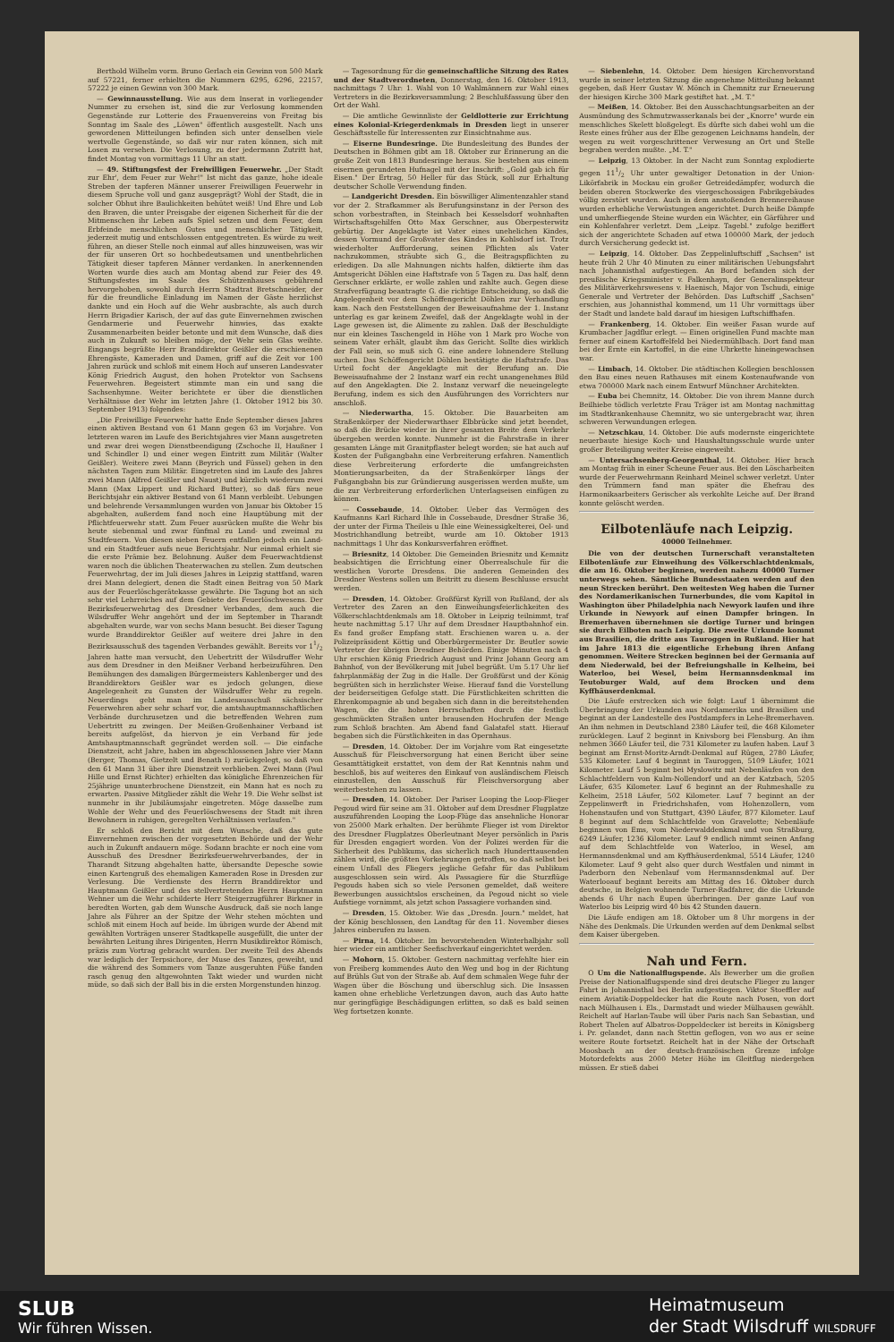Berthold Wilhelm vorm. Bruno Gerlach ein Gewinn von 500 Mark auf 57221, ferner erhielten die Nummern 6295, 6296, 22157, 57222 je einen Gewinn von 300 Mark.
— Gewinnausstellung. Wie aus dem Inserat in vorliegender Nummer zu ersehen ist, sind die zur Verlosung kommenden Gegenstände zur Lotterie des Frauenvereins von Freitag bis Sonntag im Saale des „Löwen" öffentlich ausgestellt. Nach uns gewordenen Mitteilungen befinden sich unter denselben viele wertvolle Gegenstände, so daß wir nur raten können, sich mit Losen zu versehen. Die Verlosung, zu der jedermann Zutritt hat, findet Montag von vormittags 11 Uhr an statt.
— 49. Stiftungsfest der Freiwilligen Feuerwehr. „Der Stadt zur Ehr', dem Feuer zur Wehr!" Ist nicht das ganze, hohe ideale Streben der tapferen Männer unserer Freiwilligen Feuerwehr in diesem Spruche voll und ganz ausgeprägt? Wohl der Stadt, die in solcher Obhut ihre Baulichkeiten behütet weiß! Und Ehre und Lob den Braven, die unter Preisgabe der eigenen Sicherheit für die der Mitmenschen ihr Leben aufs Spiel setzen und dem Feuer, dem Erbfeinde menschlichen Gutes und menschlicher Tätigkeit, jederzeit mutig und entschlossen entgegentreten. Es würde zu weit führen, an dieser Stelle noch einmal auf alles hinzuweisen, was wir der für unseren Ort so hochbedeutsamen und unentbehrlichen Tätigkeit dieser tapferen Männer verdanken. In anerkennenden Worten wurde dies auch am Montag abend zur Feier des 49. Stiftungsfestes im Saale des Schützenhauses gebührend hervorgehoben, sowohl durch Herrn Stadtrat Bretschneider, der für die freundliche Einladung im Namen der Gäste herzlichst dankte und ein Hoch auf die Wehr ausbrachte, als auch durch Herrn Brigadier Karisch, der auf das gute Einvernehmen zwischen Gendarmerie und Feuerwehr hinwies, das exakte Zusammenarbeiten beider betonte und mit dem Wunsche, daß dies auch in Zukunft so bleiben möge, der Wehr sein Glas weihte. Eingangs begrüßte Herr Branddirektor Geißler die erschienenen Ehrengäste, Kameraden und Damen, griff auf die Zeit vor 100 Jahren zurück und schloß mit einem Hoch auf unseren Landesvater König Friedrich August, den hohen Protektor von Sachsens Feuerwehren. Begeistert stimmte man ein und sang die Sachsenhymne. Weiter berichtete er über die dienstlichen Verhältnisse der Wehr im letzten Jahre (1. Oktober 1912 bis 30. September 1913) folgendes:
„Die Freiwillige Feuerwehr hatte Ende September dieses Jahres einen aktiven Bestand von 61 Mann gegen 63 im Vorjahre. Von letzteren waren im Laufe des Berichtsjahres vier Mann ausgetreten und zwar drei wegen Dienstbeendigung (Zschoche II, Haußner I und Schindler I) und einer wegen Eintritt zum Militär (Walter Geißler). Weitere zwei Mann (Beyrich und Füssel) gehen in den nächsten Tagen zum Militär. Eingetreten sind im Laufe des Jahres zwei Mann (Alfred Geißler und Naust) und kürzlich wiederum zwei Mann (Max Lippert und Richard Butter), so daß fürs neue Berichtsjahr ein aktiver Bestand von 61 Mann verbleibt. Uebungen und belehrende Versammlungen wurden von Januar bis Oktober 15 abgehalten, außerdem fand noch eine Hauptübung mit der Pflichtfeuerwehr statt. Zum Feuer ausrücken mußte die Wehr bis heute siebenmal und zwar fünfmal zu Land- und zweimal zu Stadtfeuern. Von diesen sieben Feuern entfallen jedoch ein Land- und ein Stadtfeuer aufs neue Berichtsjahr. Nur einmal erhielt sie die erste Prämie bez. Belohnung. Außer dem Feuerwachtdienst waren noch die üblichen Theaterwachen zu stellen. Zum deutschen Feuerwehrtag, der im Juli dieses Jahres in Leipzig stattfand, waren drei Mann delegiert, denen die Stadt einen Beitrag von 50 Mark aus der Feuerlöschgerätekasse gewährte. Die Tagung bot an sich sehr viel Lehrreiches auf dem Gebiete des Feuerlöschwesens. Der Bezirksfeuerwehrtag des Dresdner Verbandes, dem auch die Wilsdruffer Wehr angehört und der im September in Tharandt abgehalten wurde, war von sechs Mann besucht. Bei dieser Tagung wurde Branddirektor Geißler auf weitere drei Jahre in den Bezirksausschuß des tagenden Verbandes gewählt. Bereits vor 11/2 Jahren hatte man versucht, den Uebertritt der Wilsdruffer Wehr aus dem Dresdner in den Meißner Verband herbeizuführen. Den Bemühungen des damaligen Bürgermeisters Kahlenberger und des Branddirektors Geißler war es jedoch gelungen, diese Angelegenheit zu Gunsten der Wilsdruffer Wehr zu regeln. Neuerdings geht man im Landesausschuß sächsischer Feuerwehren aber sehr scharf vor, die amtshauptmannschaftlichen Verbände durchzusetzen und die betreffenden Wehren zum Uebertritt zu zwingen. Der Meißen-Großenhainer Verband ist bereits aufgelöst, da hiervon je ein Verband für jede Amtshauptmannschaft gegründet werden soll. — Die einfache Dienstzeit, acht Jahre, haben im abgeschlossenen Jahre vier Mann (Berger, Thomas, Gietzelt und Benath I) zurückgelegt, so daß von den 61 Mann 31 über ihre Dienstzeit verblieben. Zwei Mann (Paul Hille und Ernst Richter) erhielten das königliche Ehrenzeichen für 25jährige ununterbrochene Dienstzeit, ein Mann hat es noch zu erwarten. Passive Mitglieder zählt die Wehr 19. Die Wehr selbst ist nunmehr in ihr Jubiläumsjahr eingetreten. Möge dasselbe zum Wohle der Wehr und des Feuerlöschwesens der Stadt mit ihren Bewohnern in ruhigen, geregelten Verhältnissen verlaufen."
Er schloß den Bericht mit dem Wunsche, daß das gute Einvernehmen zwischen der vorgesetzten Behörde und der Wehr auch in Zukunft andauern möge. Sodann brachte er noch eine vom Ausschuß des Dresdner Bezirksfeuerwehrverbandes, der in Tharandt Sitzung abgehalten hatte, übersandte Depesche sowie einen Kartengruß des ehemaligen Kameraden Rose in Dresden zur Verlesung. Die Verdienste des Herrn Branddirektor und Hauptmann Geißler und des stellvertretenden Herrn Hauptmann Wehner um die Wehr schilderte Herr Steigerzugführer Birkner in beredten Worten, gab dem Wunsche Ausdruck, daß sie noch lange Jahre als Führer an der Spitze der Wehr stehen möchten und schloß mit einem Hoch auf beide. Im übrigen wurde der Abend mit gewählten Vorträgen unserer Stadtkapelle ausgefüllt, die unter der bewährten Leitung ihres Dirigenten, Herrn Musikdirektor Römisch, präzis zum Vortrag gebracht wurden. Der zweite Teil des Abends war lediglich der Terpsichore, der Muse des Tanzes, geweiht, und die während des Sommers vom Tanze ausgeruhten Füße fanden rasch genug den altgewohnten Takt wieder und wurden nicht müde, so daß sich der Ball bis in die ersten Morgenstunden hinzog.
— Tagesordnung für die gemeinschaftliche Sitzung des Rates und der Stadtverordneten, Donnerstag, den 16. Oktober 1913, nachmittags 7 Uhr: 1. Wahl von 10 Wahlmännern zur Wahl eines Vertreters in die Bezirksversammlung; 2 Beschlußfassung über den Ort der Wahl.
— Die amtliche Gewinnliste der Geldlotterie zur Errichtung eines Kolonial-Kriegerdenkmals in Dresden liegt in unserer Geschäftsstelle für Interessenten zur Einsichtnahme aus.
— Eiserne Bundesringe. Die Bundesleitung des Bundes der Deutschen in Böhmen gibt am 18. Oktober zur Erinnerung an die große Zeit von 1813 Bundesringe heraus. Sie bestehen aus einem eisernen gerundeten Hufnagel mit der Inschrift: „Gold gab ich für Eisen." Der Ertrag, 50 Heller für das Stück, soll zur Erhaltung deutscher Scholle Verwendung finden.
— Landgericht Dresden. Ein böswilliger Alimentenzahler stand vor der 2. Strafkammer als Berufungsinstanz in der Person des schon vorbestraften, in Steinbach bei Kesselsdorf wohnhaften Wirtschaftsgehilfen Otto Max Gerschner, aus Oberpesterwitz gebürtig. Der Angeklagte ist Vater eines unehelichen Kindes, dessen Vormund der Großvater des Kindes in Kohlsdorf ist. Trotz wiederholter Aufforderung, seinen Pflichten als Vater nachzukommen, sträubte sich G., die Beitragspflichten zu erledigen. Da alle Mahnungen nichts halfen, diktierte ihm das Amtsgericht Döhlen eine Haftstrafe von 5 Tagen zu. Das half, denn Gerschner erklärte, er wolle zahlen und zahlte auch. Gegen diese Strafverfügung beantragte G. die richtige Entscheidung, so daß die Angelegenheit vor dem Schöffengericht Döhlen zur Verhandlung kam. Nach den Feststellungen der Beweisaufnahme der 1. Instanz unterlag es gar keinem Zweifel, daß der Angeklagte wohl in der Lage gewesen ist, die Alimente zu zahlen. Daß der Beschuldigte nur ein kleines Taschengeld in Höhe von 1 Mark pro Woche von seinem Vater erhält, glaubt ihm das Gericht. Sollte dies wirklich der Fall sein, so muß sich G. eine andere lohnendere Stellung suchen. Das Schöffengericht Döhlen bestätigte die Haftstrafe. Das Urteil focht der Angeklagte mit der Berufung an. Die Beweisaufnahme der 2 Instanz warf ein recht unangenehmes Bild auf den Angeklagten. Die 2. Instanz verwarf die neueingelegte Berufung, indem es sich den Ausführungen des Vorrichters nur anschloß.
— Niederwartha, 15. Oktober. Die Bauarbeiten am Straßenkörper der Niederwarthaer Elbbrücke sind jetzt beendet, so daß die Brücke wieder in ihrer gesamten Breite dem Verkehr übergeben werden konnte. Nunmehr ist die Fahrstraße in ihrer gesamten Länge mit Granitpflaster belegt worden; sie hat auch auf Kosten der Fußgangbahn eine Verbreiterung erfahren. Namentlich diese Verbreiterung erforderte die umfangreichsten Montierungsarbeiten, da der Straßenkörper längs der Fußgangbahn bis zur Gründierung ausgerissen werden mußte, um die zur Verbreiterung erforderlichen Unterlagseisen einfügen zu können.
— Cossebaude, 14. Oktober. Ueber das Vermögen des Kaufmanns Karl Richard Ihle in Cossebaude, Dresdner Straße 36, der unter der Firma Theileis u Ihle eine Weinessigkelterei, Oel- und Mostrichhandlung betreibt, wurde am 10. Oktober 1913 nachmittags 1 Uhr das Konkursverfahren eröffnet.
— Briesnitz, 14 Oktober. Die Gemeinden Briesnitz und Kemnitz beabsichtigen die Errichtung einer Oberrealschule für die westlichen Vororte Dresdens. Die anderen Gemeinden des Dresdner Westens sollen um Beitritt zu diesem Beschlusse ersucht werden.
— Dresden, 14. Oktober. Großfürst Kyrill von Rußland, der als Vertreter des Zaren an den Einweihungsfeierlichkeiten des Völkerschlachtdenkmals am 18. Oktober in Leipzig teilnimmt, traf heute nachmittag 5.17 Uhr auf dem Dresdner Hauptbahnhof ein. Es fand großer Empfang statt. Erschienen waren u. a. der Polizeipräsident Köttig und Oberbürgermeister Dr. Beutler sowie Vertreter der übrigen Dresdner Behörden. Einige Minuten nach 4 Uhr erschien König Friedrich August und Prinz Johann Georg am Bahnhof, von der Bevölkerung mit Jubel begrüßt. Um 5.17 Uhr lief fahrplanmäßig der Zug in die Halle. Der Großfürst und der König begrüßten sich in herzlichster Weise. Hierauf fand die Vorstellung der beiderseitigen Gefolge statt. Die Fürstlichkeiten schritten die Ehrenkompagnie ab und begaben sich dann in die bereitstehenden Wagen, die die hohen Herrschaften durch die festlich geschmückten Straßen unter brausenden Hochrufen der Menge zum Schloß brachten. Am Abend fand Galatafel statt. Hierauf begaben sich die Fürstlichkeiten in das Opernhaus.
— Dresden, 14. Oktober. Der im Vorjahre vom Rat eingesetzte Ausschuß für Fleischversorgung hat einen Bericht über seine Gesamttätigkeit erstattet, von dem der Rat Kenntnis nahm und beschloß, bis auf weiteres den Einkauf von ausländischem Fleisch einzustellen, den Ausschuß für Fleischversorgung aber weiterbestehen zu lassen.
— Dresden, 14. Oktober. Der Pariser Looping the Loop-Flieger Pegoud wird für seine am 31. Oktober auf dem Dresdner Flugplatze auszuführenden Looping the Loop-Flüge das ansehnliche Honorar von 25000 Mark erhalten. Der berühmte Flieger ist vom Direktor des Dresdner Flugplatzes Oberleutnant Meyer persönlich in Paris für Dresden engagiert worden. Von der Polizei werden für die Sicherheit des Publikums, das sicherlich nach Hunderttausenden zählen wird, die größten Vorkehrungen getroffen, so daß selbst bei einem Unfall des Fliegers jegliche Gefahr für das Publikum ausgeschlossen sein wird. Als Passagiere für die Sturzflüge Pegouds haben sich so viele Personen gemeldet, daß weitere Bewerbungen aussichtslos erscheinen, da Pegoud nicht so viele Aufstiege vornimmt, als jetzt schon Passagiere vorhanden sind.
— Dresden, 15. Oktober. Wie das „Dresdn. Journ." meldet, hat der König beschlossen, den Landtag für den 11. November dieses Jahres einberufen zu lassen.
— Pirna, 14. Oktober. Im bevorstehenden Winterhalbjahr soll hier wieder ein amtlicher Seefischverkauf eingerichtet werden.
— Mohorn, 15. Oktober. Gestern nachmittag verfehlte hier ein von Freiberg kommendes Auto den Weg und bog in der Richtung auf Brühls Gut von der Straße ab. Auf dem schmalen Wege fuhr der Wagen über die Böschung und überschlug sich. Die Insassen kamen ohne erhebliche Verletzungen davon, auch das Auto hatte nur geringfügige Beschädigungen erlitten, so daß es bald seinen Weg fortsetzen konnte.
— Siebenlehn, 14. Oktober. Dem hiesigen Kirchenvorstand wurde in seiner letzten Sitzung die angenehme Mitteilung bekannt gegeben, daß Herr Gustav W. Mönch in Chemnitz zur Erneuerung der hiesigen Kirche 300 Mark gestiftet hat. „M. T."
— Meißen, 14. Oktober. Bei den Ausschachtungsarbeiten an der Ausmündung des Schmutzwasserkanals bei der „Knorre" wurde ein menschliches Skelett bloßgelegt. Es dürfte sich dabei wohl um die Reste eines früher aus der Elbe gezogenen Leichnams handeln, der wegen zu weit vorgeschrittener Verwesung an Ort und Stelle begraben werden mußte. „M. T."
— Leipzig, 13 Oktober. In der Nacht zum Sonntag explodierte gegen 111/2 Uhr unter gewaltiger Detonation in der Union-Likörfabrik in Mockau ein großer Getreidedämpfer, wodurch die beiden oberen Stockwerke des viergeschossigen Fabrikgebäudes völlig zerstört wurden. Auch in dem anstoßenden Brennereihause wurden erhebliche Verwüstungen angerichtet. Durch heiße Dämpfe und umherfliegende Steine wurden ein Wächter, ein Gärführer und ein Kohlenfahrer verletzt. Dem „Leipz. Tagebl." zufolge beziffert sich der angerichtete Schaden auf etwa 100000 Mark, der jedoch durch Versicherung gedeckt ist.
— Leipzig, 14. Oktober. Das Zeppelinluftschiff „Sachsen" ist heute früh 2 Uhr 40 Minuten zu einer militärischen Uebungsfahrt nach Johannisthal aufgestiegen. An Bord befanden sich der preußische Kriegsminister v. Falkenhayn, der Generalinspekteur des Militärverkehrswesens v. Haenisch, Major von Tschudi, einige Generale und Vertreter der Behörden. Das Luftschiff „Sachsen" erschien, aus Johannisthal kommend, um 11 Uhr vormittags über der Stadt und landete bald darauf im hiesigen Luftschiffhafen.
— Frankenberg, 14. Oktober. Ein weißer Fasan wurde auf Krumbacher Jagdflur erlegt. — Einen originellen Fund machte man ferner auf einem Kartoffelfeld bei Niedermühlbach. Dort fand man bei der Ernte ein Kartoffel, in die eine Uhrkette hineingewachsen war.
— Limbach, 14. Oktober. Die städtischen Kollegien beschlossen den Bau eines neuen Rathauses mit einem Kostenaufwande von etwa 700000 Mark nach einem Entwurf Münchner Architekten.
— Euba bei Chemnitz, 14. Oktober. Die von ihrem Manne durch Beilhiebe tödlich verletzte Frau Träger ist am Montag nachmittag im Stadtkrankenhause Chemnitz, wo sie untergebracht war, ihren schweren Verwundungen erlegen.
— Netzschkau, 14. Oktober. Die aufs modernste eingerichtete neuerbaute hiesige Koch- und Haushaltungsschule wurde unter großer Beteiligung weiter Kreise eingeweiht.
— Untersachsenberg-Georgenthal, 14. Oktober. Hier brach am Montag früh in einer Scheune Feuer aus. Bei den Löscharbeiten wurde der Feuerwehrmann Reinhard Meinel schwer verletzt. Unter den Trümmern fand man später die Ehefrau des Harmonikaarbeiters Gerischer als verkohlte Leiche auf. Der Brand konnte gelöscht werden.
Eilbotenläufe nach Leipzig.
40000 Teilnehmer.
Die von der deutschen Turnerschaft veranstalteten Eilbotenläufe zur Einweihung des Völkerschlachtdenkmals, die am 16. Oktober beginnen, werden nahezu 40000 Turner unterwegs sehen. Sämtliche Bundesstaaten werden auf den neun Strecken berührt. Den weitesten Weg haben die Turner des Nordamerikanischen Turnerbundes, die vom Kapitol in Washington über Philadelphia nach Newyork laufen und ihre Urkunde in Newyork auf einen Dampfer bringen. In Bremerhaven übernehmen sie dortige Turner und bringen sie durch Eilboten nach Leipzig. Die zweite Urkunde kommt aus Brasilien, die dritte aus Tauroggen in Rußland. Hier hat im Jahre 1813 die eigentliche Erhebung ihren Anfang genommen. Weitere Strecken beginnen bei der Germania auf dem Niederwald, bei der Befreiungshalle in Kelheim, bei Waterloo, bei Wesel, beim Hermannsdenkmal im Teutoburger Wald, auf dem Brocken und dem Kyffhäuserdenkmal.
Die Läufe erstrecken sich wie folgt: Lauf 1 übernimmt die Überbringung der Urkunden aus Nordamerika und Brasilien und beginnt an der Landestelle des Postdampfers in Lehe-Bremerhaven. An ihm nehmen in Deutschland 2380 Läufer teil, die 468 Kilometer zurücklegen. Lauf 2 beginnt in Knivsborg bei Flensburg. An ihm nehmen 3660 Läufer teil, die 731 Kilometer zu laufen haben. Lauf 3 beginnt am Ernst-Moritz-Arndt-Denkmal auf Rügen, 2780 Läufer, 535 Kilometer. Lauf 4 beginnt in Tauroggen, 5109 Läufer, 1021 Kilometer. Lauf 5 beginnt bei Myslowitz mit Nebenläufen von den Schlachtfeldern von Kulm-Nollendorf und an der Katzbach, 5205 Läufer, 635 Kilometer. Lauf 6 beginnt an der Ruhmeshalle zu Kelheim, 2518 Läufer, 502 Kilometer. Lauf 7 beginnt an der Zeppelinwerft in Friedrichshafen, vom Hohenzollern, vom Hohenstaufen und von Stuttgart, 4390 Läufer, 877 Kilometer. Lauf 8 beginnt auf dem Schlachtfelde von Gravelotte; Nebenläufe beginnen von Ems, vom Niederwalddenkmal und von Straßburg, 6249 Läufer, 1236 Kilometer. Lauf 9 endlich nimmt seinen Anfang auf dem Schlachtfelde von Waterloo, in Wesel, am Hermannsdenkmal und am Kyffhäuserdenkmal, 5514 Läufer, 1240 Kilometer. Lauf 9 geht also quer durch Westfalen und nimmt in Paderborn den Nebenlauf vom Hermannsdenkmal auf. Der Waterlooauf beginnt bereits am Mittag des 16. Oktober durch deutsche, in Belgien wohnende Turner-Radfahrer, die die Urkunde abends 6 Uhr nach Eupen überbringen. Der ganze Lauf von Waterloo bis Leipzig wird 40 bis 42 Stunden dauern.
Die Läufe endigen am 18. Oktober um 8 Uhr morgens in der Nähe des Denkmals. Die Urkunden werden auf dem Denkmal selbst dem Kaiser übergeben.
Nah und Fern.
O Um die Nationalflugspende. Als Bewerber um die großen Preise der Nationalflugspende sind drei deutsche Flieger zu langer Fahrt in Johannisthal bei Berlin aufgestiegen. Viktor Stoeffler auf einem Aviatik-Doppeldecker hat die Route nach Posen, von dort nach Mülhausen i. Els., Darmstadt und wieder Mülhausen gewählt. Reichelt auf Harlan-Taube will über Paris nach San Sebastian, und Robert Thelen auf Albatros-Doppeldecker ist bereits in Königsberg i. Pr. gelandet, dann nach Stettin geflogen, von wo aus er seine weitere Route fortsetzt. Reichelt hat in der Nähe der Ortschaft Moosbach an der deutsch-französischen Grenze infolge Motordefekts aus 2000 Meter Höhe im Gleitflug niedergehen müssen. Er stieß dabei
SLUB
Wir führen Wissen.
Heimatmuseum
der Stadt Wilsdruff WILSDRUFF